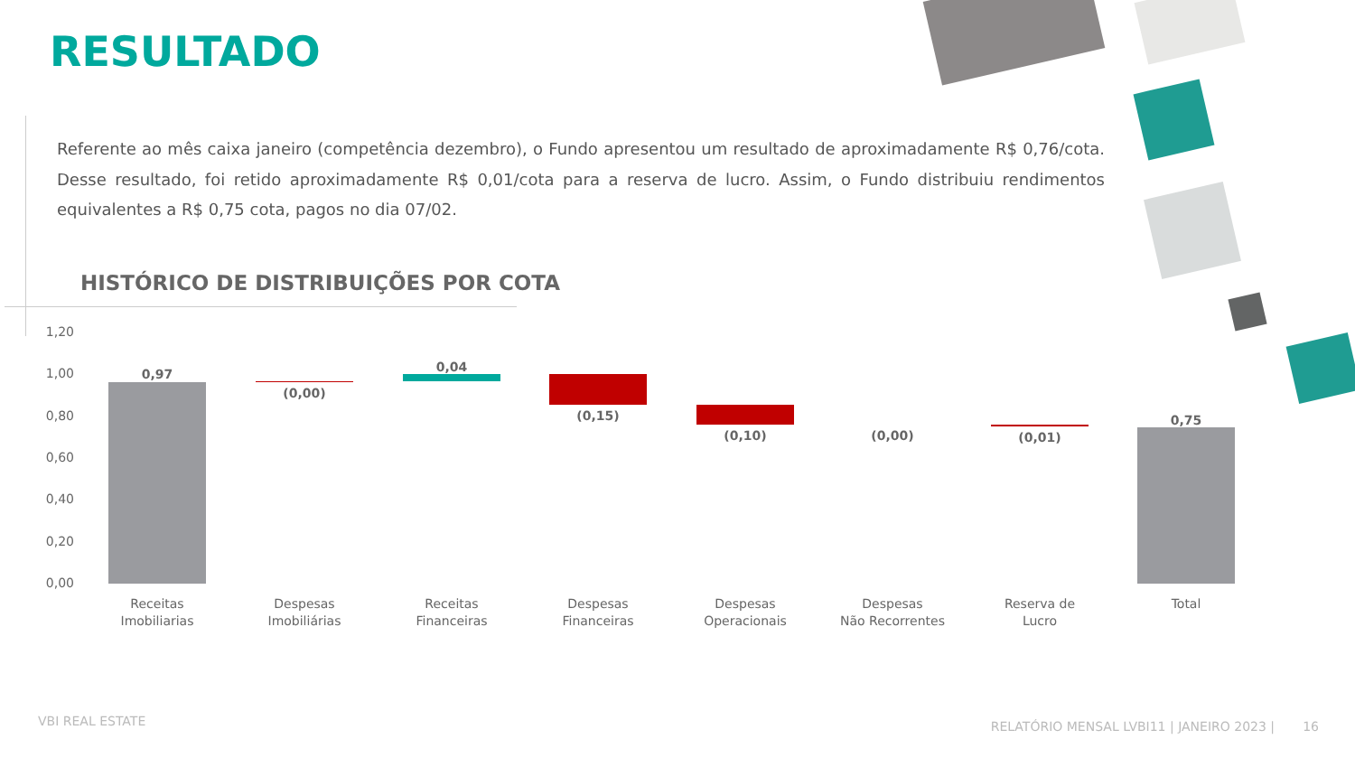RESULTADO
Referente ao mês caixa janeiro (competência dezembro), o Fundo apresentou um resultado de aproximadamente R$ 0,76/cota. Desse resultado, foi retido aproximadamente R$ 0,01/cota para a reserva de lucro. Assim, o Fundo distribuiu rendimentos equivalentes a R$ 0,75 cota, pagos no dia 07/02.
HISTÓRICO DE DISTRIBUIÇÕES POR COTA
1,20
1,00
0,80
0,60
0,40
0,20
0,00
0,97
(0,00)
0,04
(0,15)
(0,10)
(0,00)
(0,01)
0,75
Receitas
Imobiliarias
Despesas
Imobiliárias
Receitas
Financeiras
Despesas
Financeiras
Despesas
Operacionais
Despesas
Não Recorrentes
Reserva de
Lucro
Total
VBI REAL ESTATE
RELATÓRIO MENSAL LVBI11 | JANEIRO 2023 | 16